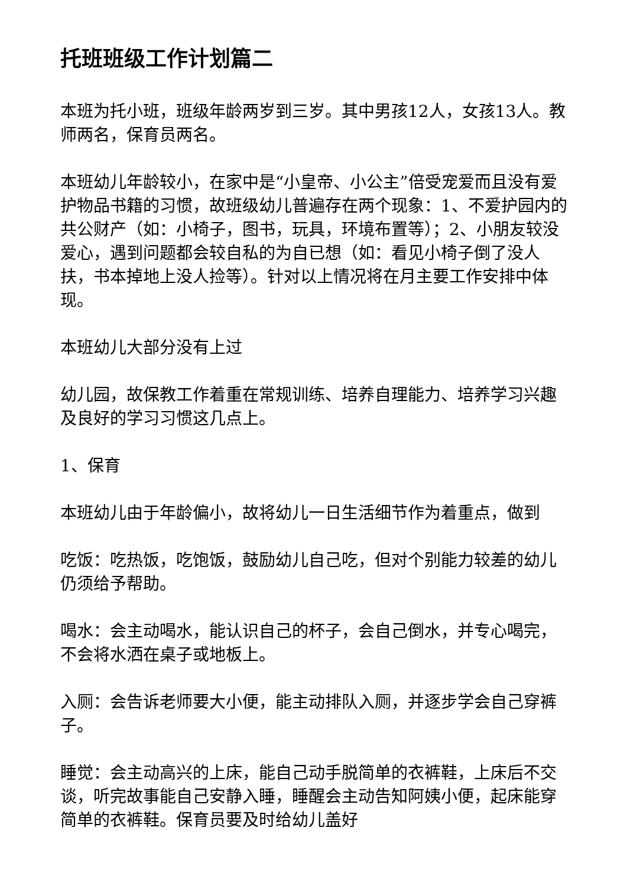托班班级工作计划篇二
本班为托小班，班级年龄两岁到三岁。其中男孩12人，女孩13人。教师两名，保育员两名。
本班幼儿年龄较小，在家中是“小皇帝、小公主”倍受宠爱而且没有爱护物品书籍的习惯，故班级幼儿普遍存在两个现象：1、不爱护园内的共公财产（如：小椅子，图书，玩具，环境布置等）；2、小朋友较没爱心，遇到问题都会较自私的为自已想（如：看见小椅子倒了没人扶，书本掉地上没人捡等）。针对以上情况将在月主要工作安排中体现。
本班幼儿大部分没有上过
幼儿园，故保教工作着重在常规训练、培养自理能力、培养学习兴趣及良好的学习习惯这几点上。
1、保育
本班幼儿由于年龄偏小，故将幼儿一日生活细节作为着重点，做到
吃饭：吃热饭，吃饱饭，鼓励幼儿自己吃，但对个别能力较差的幼儿仍须给予帮助。
喝水：会主动喝水，能认识自己的杯子，会自己倒水，并专心喝完，不会将水洒在桌子或地板上。
入厕：会告诉老师要大小便，能主动排队入厕，并逐步学会自己穿裤子。
睡觉：会主动高兴的上床，能自己动手脱简单的衣裤鞋，上床后不交谈，听完故事能自己安静入睡，睡醒会主动告知阿姨小便，起床能穿简单的衣裤鞋。保育员要及时给幼儿盖好